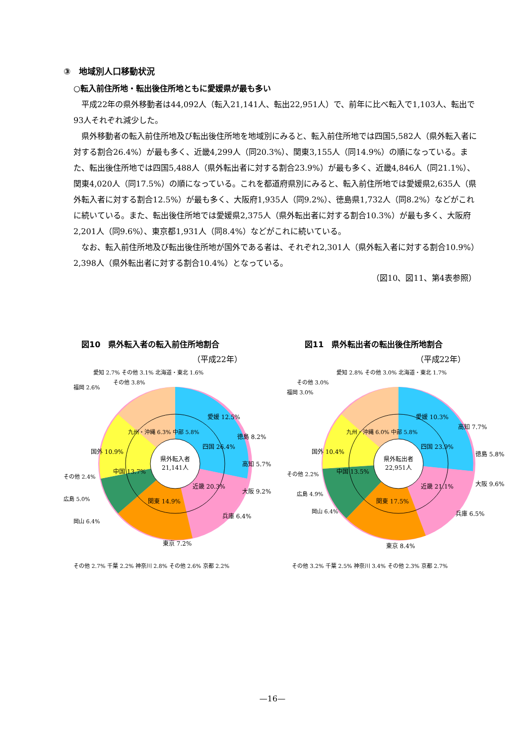③　地域別人口移動状況
○転入前住所地・転出後住所地ともに愛媛県が最も多い
平成22年の県外移動者は44,092人（転入21,141人、転出22,951人）で、前年に比べ転入で1,103人、転出で93人それぞれ減少した。
県外移動者の転入前住所地及び転出後住所地を地域別にみると、転入前住所地では四国5,582人（県外転入者に対する割合26.4%）が最も多く、近畿4,299人（同20.3%）、関東3,155人（同14.9%）の順になっている。また、転出後住所地では四国5,488人（県外転出者に対する割合23.9%）が最も多く、近畿4,846人（同21.1%）、関東4,020人（同17.5%）の順になっている。これを都道府県別にみると、転入前住所地では愛媛県2,635人（県外転入者に対する割合12.5%）が最も多く、大阪府1,935人（同9.2%）、徳島県1,732人（同8.2%）などがこれに続いている。また、転出後住所地では愛媛県2,375人（県外転出者に対する割合10.3%）が最も多く、大阪府2,201人（同9.6%）、東京都1,931人（同8.4%）などがこれに続いている。
なお、転入前住所地及び転出後住所地が国外である者は、それぞれ2,301人（県外転入者に対する割合10.9%）2,398人（県外転出者に対する割合10.4%）となっている。
（図10、図11、第4表参照）
図10　県外転入者の転入前住所地割合
（平成22年）
県外転入者
21,141人
愛媛 12.5%
四国 26.4%
近畿 20.3%
関東 14.9%
中国 13.7%
国外 10.9%
徳島 8.2%
高知 5.7%
大阪 9.2%
兵庫 6.4%
東京 7.2%
福岡 2.6%
愛知 2.7% その他 3.1% 北海道・東北 1.6%
その他 2.4%
広島 5.0%
岡山 6.4%
その他 2.7% 千葉 2.2% 神奈川 2.8% その他 2.6% 京都 2.2%
その他 3.8%
九州・沖縄 6.3% 中部 5.8%
図11　県外転出者の転出後住所地割合
（平成22年）
県外転出者
22,951人
愛媛 10.3%
四国 23.9%
近畿 21.1%
関東 17.5%
中国 13.5%
国外 10.4%
高知 7.7%
徳島 5.8%
大阪 9.6%
兵庫 6.5%
東京 8.4%
福岡 3.0%
愛知 2.8% その他 3.0% 北海道・東北 1.7%
その他 3.0%
その他 2.2%
広島 4.9%
岡山 6.4%
その他 3.2% 千葉 2.5% 神奈川 3.4% その他 2.3% 京都 2.7%
九州・沖縄 6.0% 中部 5.8%
—16—